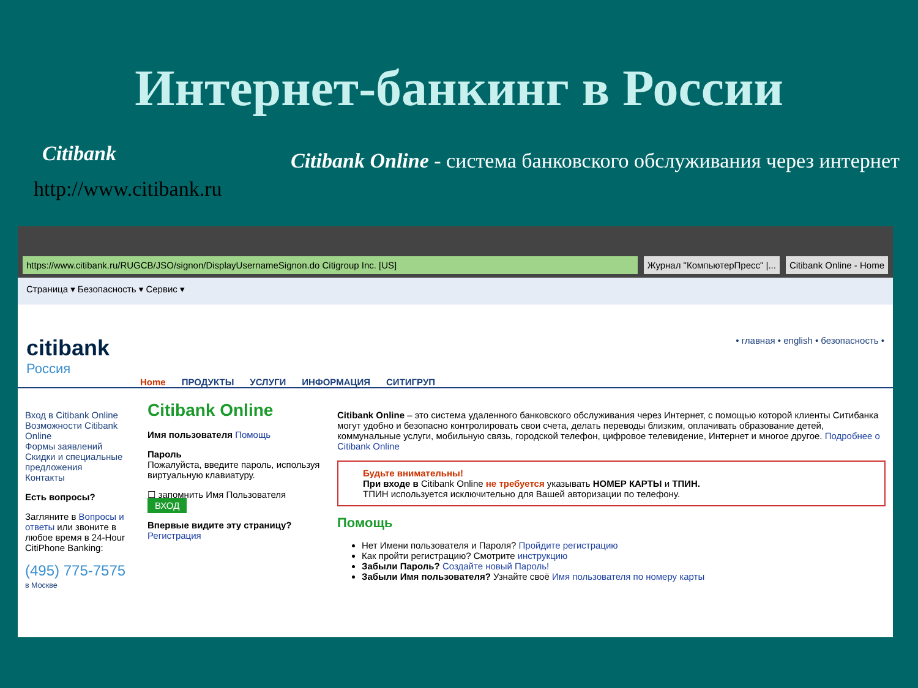Интернет-банкинг в России
Citibank
http://www.citibank.ru
Citibank Online - система банковского обслуживания через интернет
https://www.citibank.ru/RUGCB/JSO/signon/DisplayUsernameSignon.do Citigroup Inc. [US] Журнал "КомпьютерПресс" |... Citibank Online - Home
Страница ▾ Безопасность ▾ Сервис ▾
citibank
Россия
• главная • english • безопасность •
Home ПРОДУКТЫ УСЛУГИ ИНФОРМАЦИЯ СИТИГРУП
Вход в Citibank Online
Возможности Citibank Online
Формы заявлений
Скидки и специальные предложения
Контакты
Есть вопросы?
Заглянитe в Вопросы и ответы или звоните в любое время в 24-Hour CitiPhone Banking:
(495) 775-7575
в Москве
Citibank Online
Имя пользователя Помощь
Пароль
Пожалуйста, введите пароль, используя виртуальную клавиатуру.
☐ запомнить Имя Пользователя ВХОД
Впервые видите эту страницу?
Регистрация
Citibank Online – это система удаленного банковского обслуживания через Интернет, с помощью которой клиенты Ситибанка могут удобно и безопасно контролировать свои счета, делать переводы близким, оплачивать образование детей, коммунальные услуги, мобильную связь, городской телефон, цифровое телевидение, Интернет и многое другое. Подробнее о Citibank Online
Будьте внимательны!
При входе в Citibank Online не требуется указывать НОМЕР КАРТЫ и ТПИН.
ТПИН используется исключительно для Вашей авторизации по телефону.
Помощь
Нет Имени пользователя и Пароля? Пройдите регистрацию
Как пройти регистрацию? Смотрите инструкцию
Забыли Пароль? Создайте новый Пароль!
Забыли Имя пользователя? Узнайте своё Имя пользователя по номеру карты